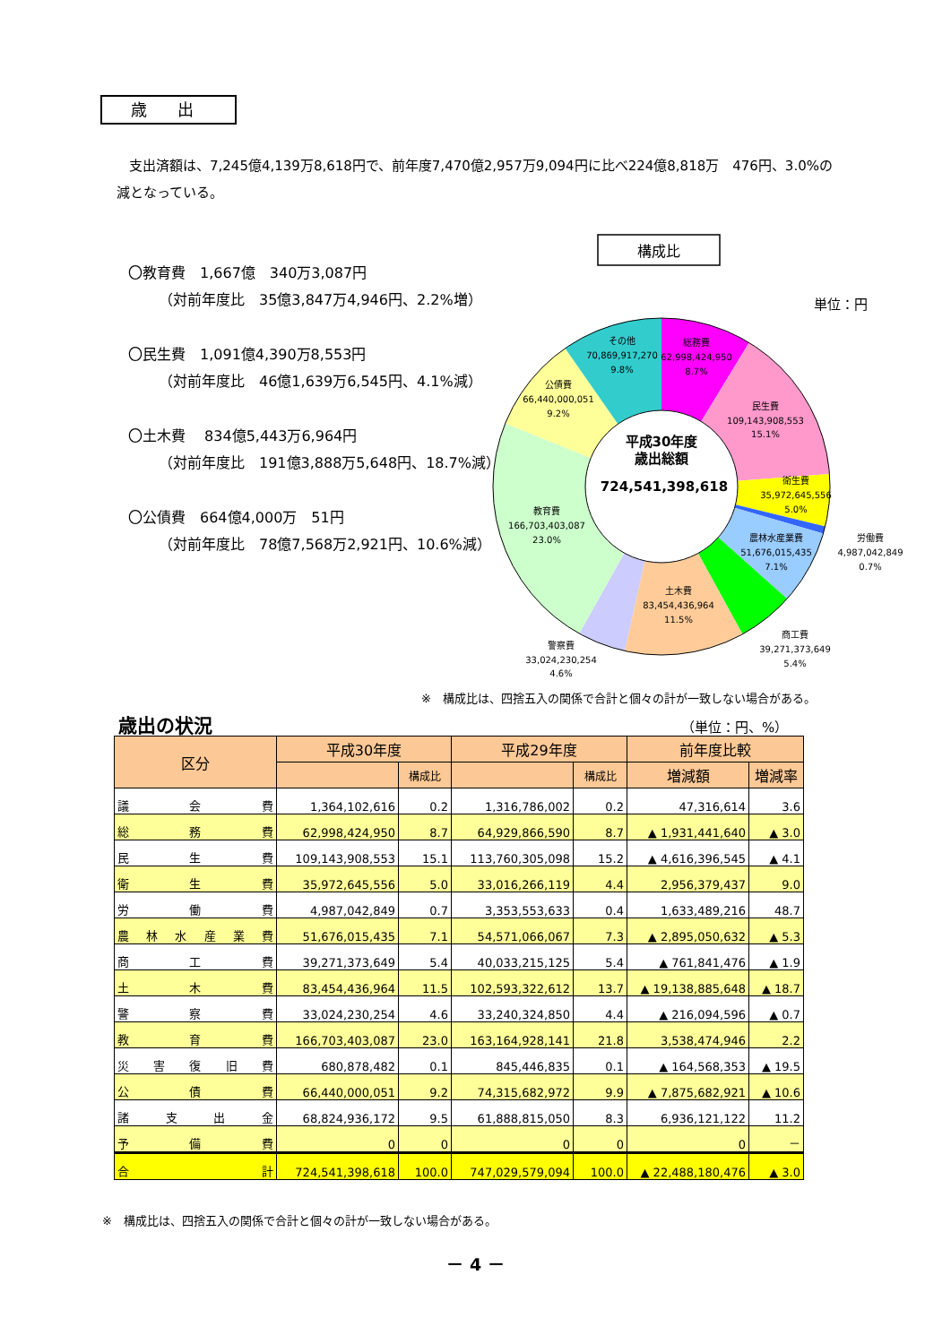歳 出
支出済額は、7,245億4,139万8,618円で、前年度7,470億2,957万9,094円に比べ224億8,818万　476円、3.0%の減となっている。
〇教育費　1,667億　340万3,087円
（対前年度比　35億3,847万4,946円、2.2%増）
〇民生費　1,091億4,390万8,553円
（対前年度比　46億1,639万6,545円、4.1%減）
〇土木費　 834億5,443万6,964円
（対前年度比　191億3,888万5,648円、18.7%減）
〇公債費　664億4,000万　51円
（対前年度比　78億7,568万2,921円、10.6%減）
構成比
単位：円
その他
70,869,917,270
9.8%
総務費
62,998,424,950
8.7%
公債費
66,440,000,051
9.2%
民生費
109,143,908,553
15.1%
衛生費
35,972,645,556
5.0%
教育費
166,703,403,087
23.0%
労働費
4,987,042,849
0.7%
農林水産業費
51,676,015,435
7.1%
土木費
83,454,436,964
11.5%
商工費
39,271,373,649
5.4%
警察費
33,024,230,254
4.6%
平成30年度
歳出総額
724,541,398,618
※　構成比は、四捨五入の関係で合計と個々の計が一致しない場合がある。
歳出の状況 （単位：円、%）
| 区分 | 平成30年度 | | 平成29年度 | | 前年度比較 | |
| --- | --- | --- | --- | --- | --- | --- |
| | | 構成比 | | 構成比 | 増減額 | 増減率 |
| 議 会 費 | 1,364,102,616 | 0.2 | 1,316,786,002 | 0.2 | 47,316,614 | 3.6 |
| 総 務 費 | 62,998,424,950 | 8.7 | 64,929,866,590 | 8.7 | ▲ 1,931,441,640 | ▲ 3.0 |
| 民 生 費 | 109,143,908,553 | 15.1 | 113,760,305,098 | 15.2 | ▲ 4,616,396,545 | ▲ 4.1 |
| 衛 生 費 | 35,972,645,556 | 5.0 | 33,016,266,119 | 4.4 | 2,956,379,437 | 9.0 |
| 労 働 費 | 4,987,042,849 | 0.7 | 3,353,553,633 | 0.4 | 1,633,489,216 | 48.7 |
| 農 林 水 産 業 費 | 51,676,015,435 | 7.1 | 54,571,066,067 | 7.3 | ▲ 2,895,050,632 | ▲ 5.3 |
| 商 工 費 | 39,271,373,649 | 5.4 | 40,033,215,125 | 5.4 | ▲ 761,841,476 | ▲ 1.9 |
| 土 木 費 | 83,454,436,964 | 11.5 | 102,593,322,612 | 13.7 | ▲ 19,138,885,648 | ▲ 18.7 |
| 警 察 費 | 33,024,230,254 | 4.6 | 33,240,324,850 | 4.4 | ▲ 216,094,596 | ▲ 0.7 |
| 教 育 費 | 166,703,403,087 | 23.0 | 163,164,928,141 | 21.8 | 3,538,474,946 | 2.2 |
| 災 害 復 旧 費 | 680,878,482 | 0.1 | 845,446,835 | 0.1 | ▲ 164,568,353 | ▲ 19.5 |
| 公 債 費 | 66,440,000,051 | 9.2 | 74,315,682,972 | 9.9 | ▲ 7,875,682,921 | ▲ 10.6 |
| 諸 支 出 金 | 68,824,936,172 | 9.5 | 61,888,815,050 | 8.3 | 6,936,121,122 | 11.2 |
| 予 備 費 | 0 | 0 | 0 | 0 | 0 | － |
| 合 計 | 724,541,398,618 | 100.0 | 747,029,579,094 | 100.0 | ▲ 22,488,180,476 | ▲ 3.0 |
※　構成比は、四捨五入の関係で合計と個々の計が一致しない場合がある。
－ 4 －